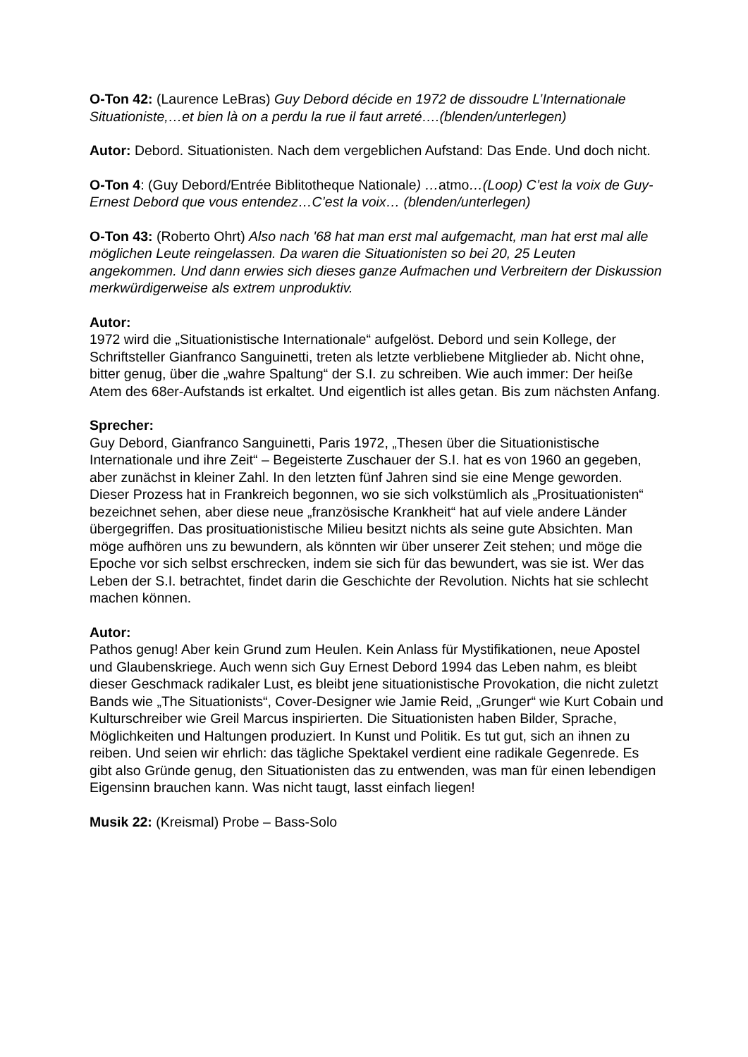O-Ton 42: (Laurence LeBras) Guy Debord décide en 1972 de dissoudre L’Internationale Situationiste,…et bien là on a perdu la rue il faut arreté….(blenden/unterlegen)
Autor: Debord. Situationisten. Nach dem vergeblichen Aufstand: Das Ende. Und doch nicht.
O-Ton 4: (Guy Debord/Entrée Biblitotheque Nationale) …atmo…(Loop) C’est la voix de Guy-Ernest Debord que vous entendez…C’est la voix… (blenden/unterlegen)
O-Ton 43: (Roberto Ohrt) Also nach '68 hat man erst mal aufgemacht, man hat erst mal alle möglichen Leute reingelassen. Da waren die Situationisten so bei 20, 25 Leuten angekommen. Und dann erwies sich dieses ganze Aufmachen und Verbreitern der Diskussion merkwürdigerweise als extrem unproduktiv.
Autor:
1972 wird die „Situationistische Internationale“ aufgelöst. Debord und sein Kollege, der Schriftsteller Gianfranco Sanguinetti, treten als letzte verbliebene Mitglieder ab. Nicht ohne, bitter genug, über die „wahre Spaltung“ der S.I. zu schreiben. Wie auch immer: Der heiße Atem des 68er-Aufstands ist erkaltet. Und eigentlich ist alles getan. Bis zum nächsten Anfang.
Sprecher:
Guy Debord, Gianfranco Sanguinetti, Paris 1972, „Thesen über die Situationistische Internationale und ihre Zeit“ – Begeisterte Zuschauer der S.I. hat es von 1960 an gegeben, aber zunächst in kleiner Zahl. In den letzten fünf Jahren sind sie eine Menge geworden. Dieser Prozess hat in Frankreich begonnen, wo sie sich volkstümlich als „Prosituationisten“ bezeichnet sehen, aber diese neue „französische Krankheit“ hat auf viele andere Länder übergegriffen. Das prosituationistische Milieu besitzt nichts als seine gute Absichten. Man möge aufhören uns zu bewundern, als könnten wir über unserer Zeit stehen; und möge die Epoche vor sich selbst erschrecken, indem sie sich für das bewundert, was sie ist. Wer das Leben der S.I. betrachtet, findet darin die Geschichte der Revolution. Nichts hat sie schlecht machen können.
Autor:
Pathos genug! Aber kein Grund zum Heulen. Kein Anlass für Mystifikationen, neue Apostel und Glaubenskriege. Auch wenn sich Guy Ernest Debord 1994 das Leben nahm, es bleibt dieser Geschmack radikaler Lust, es bleibt jene situationistische Provokation, die nicht zuletzt Bands wie „The Situationists“, Cover-Designer wie Jamie Reid, „Grunger“ wie Kurt Cobain und Kulturschreiber wie Greil Marcus inspirierten. Die Situationisten haben Bilder, Sprache, Möglichkeiten und Haltungen produziert. In Kunst und Politik. Es tut gut, sich an ihnen zu reiben. Und seien wir ehrlich: das tägliche Spektakel verdient eine radikale Gegenrede. Es gibt also Gründe genug, den Situationisten das zu entwenden, was man für einen lebendigen Eigensinn brauchen kann. Was nicht taugt, lasst einfach liegen!
Musik 22: (Kreismal) Probe – Bass-Solo